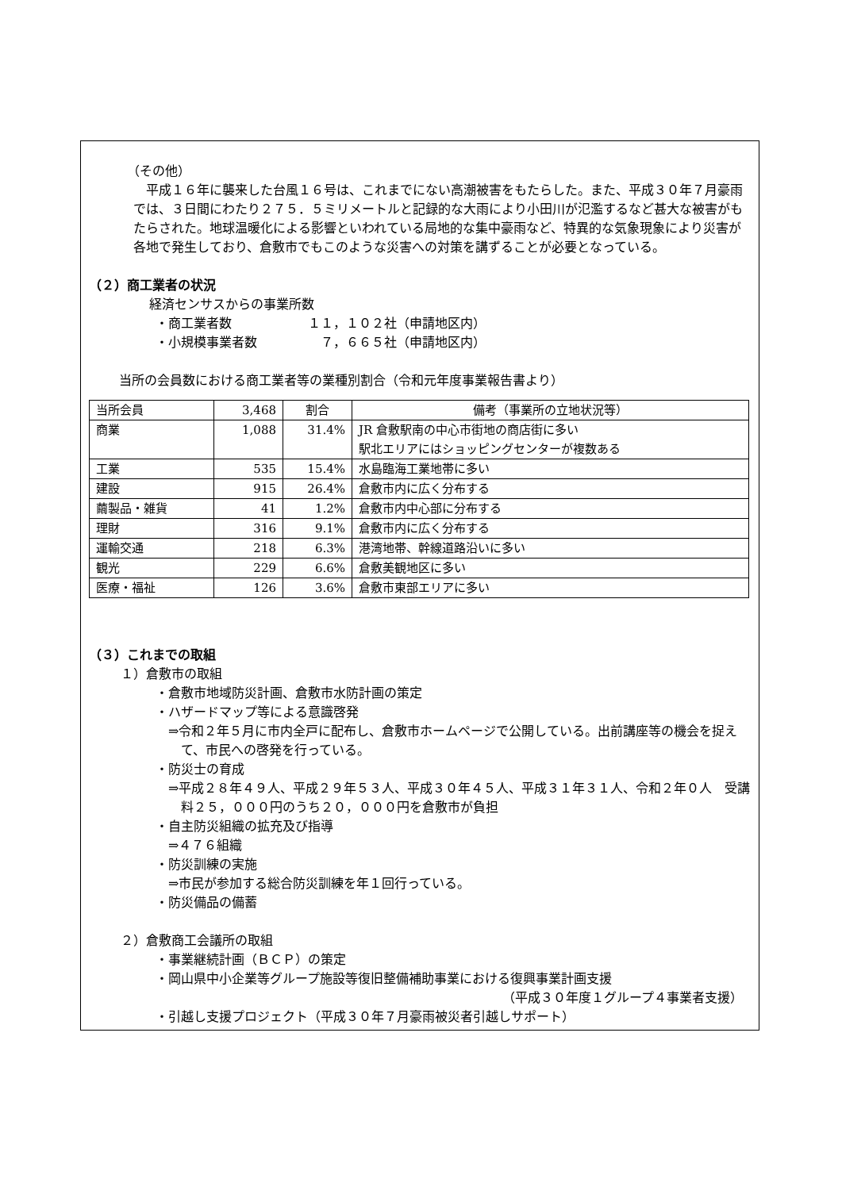（その他）
平成１６年に襲来した台風１６号は、これまでにない高潮被害をもたらした。また、平成３０年７月豪雨では、３日間にわたり２７５．５ミリメートルと記録的な大雨により小田川が氾濫するなど甚大な被害がもたらされた。地球温暖化による影響といわれている局地的な集中豪雨など、特異的な気象現象により災害が各地で発生しており、倉敷市でもこのような災害への対策を講ずることが必要となっている。
（２）商工業者の状況
経済センサスからの事業所数
・商工業者数　　　　　　１１，１０２社（申請地区内）
・小規模事業者数　　　　　７，６６５社（申請地区内）
当所の会員数における商工業者等の業種別割合（令和元年度事業報告書より）
| 当所会員 | 3,468 | 割合 | 備考（事業所の立地状況等） |
| 商業 | 1,088 | 31.4% | JR 倉敷駅南の中心市街地の商店街に多い 駅北エリアにはショッピングセンターが複数ある |
| 工業 | 535 | 15.4% | 水島臨海工業地帯に多い |
| 建設 | 915 | 26.4% | 倉敷市内に広く分布する |
| 繭製品・雑貨 | 41 | 1.2% | 倉敷市内中心部に分布する |
| 理財 | 316 | 9.1% | 倉敷市内に広く分布する |
| 運輸交通 | 218 | 6.3% | 港湾地帯、幹線道路沿いに多い |
| 観光 | 229 | 6.6% | 倉敷美観地区に多い |
| 医療・福祉 | 126 | 3.6% | 倉敷市東部エリアに多い |
（３）これまでの取組
１）倉敷市の取組
・倉敷市地域防災計画、倉敷市水防計画の策定
・ハザードマップ等による意識啓発
⇒令和２年５月に市内全戸に配布し、倉敷市ホームページで公開している。出前講座等の機会を捉えて、市民への啓発を行っている。
・防災士の育成
⇒平成２８年４９人、平成２９年５３人、平成３０年４５人、平成３１年３１人、令和２年０人　受講料２５，０００円のうち２０，０００円を倉敷市が負担
・自主防災組織の拡充及び指導
⇒４７６組織
・防災訓練の実施
⇒市民が参加する総合防災訓練を年１回行っている。
・防災備品の備蓄
２）倉敷商工会議所の取組
・事業継続計画（ＢＣＰ）の策定
・岡山県中小企業等グループ施設等復旧整備補助事業における復興事業計画支援
（平成３０年度１グループ４事業者支援）
・引越し支援プロジェクト（平成３０年７月豪雨被災者引越しサポート）